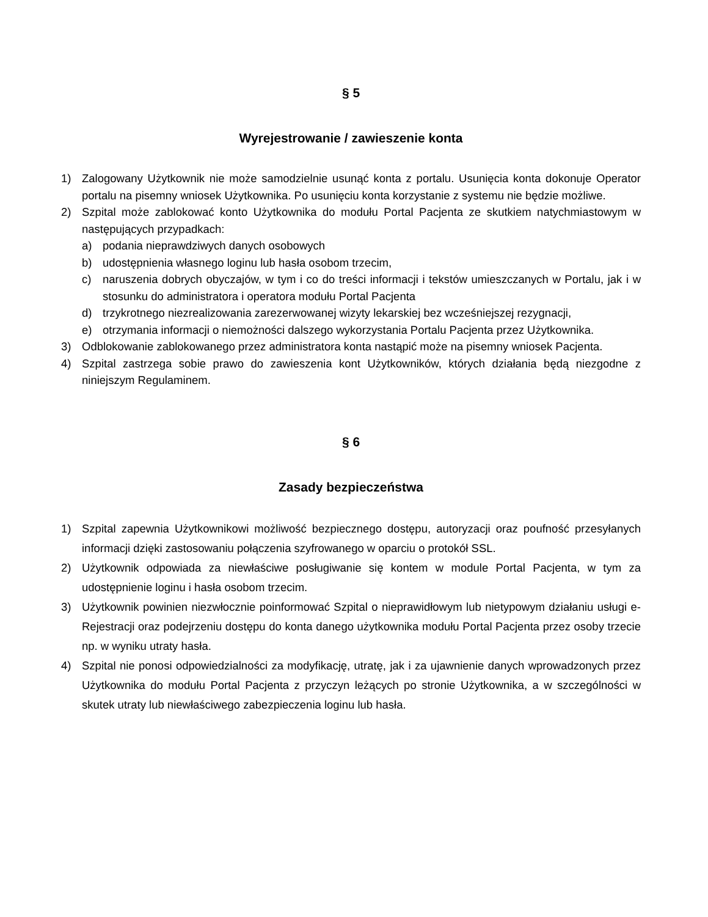§ 5
Wyrejestrowanie / zawieszenie konta
1) Zalogowany Użytkownik nie może samodzielnie usunąć konta z portalu. Usunięcia konta dokonuje Operator portalu na pisemny wniosek Użytkownika. Po usunięciu konta korzystanie z systemu nie będzie możliwe.
2) Szpital może zablokować konto Użytkownika do modułu Portal Pacjenta ze skutkiem natychmiastowym w następujących przypadkach:
a) podania nieprawdziwych danych osobowych
b) udostępnienia własnego loginu lub hasła osobom trzecim,
c) naruszenia dobrych obyczajów, w tym i co do treści informacji i tekstów umieszczanych w Portalu, jak i w stosunku do administratora i operatora modułu Portal Pacjenta
d) trzykrotnego niezrealizowania zarezerwowanej wizyty lekarskiej bez wcześniejszej rezygnacji,
e) otrzymania informacji o niemożności dalszego wykorzystania Portalu Pacjenta przez Użytkownika.
3) Odblokowanie zablokowanego przez administratora konta nastąpić może na pisemny wniosek Pacjenta.
4) Szpital zastrzega sobie prawo do zawieszenia kont Użytkowników, których działania będą niezgodne z niniejszym Regulaminem.
§ 6
Zasady bezpieczeństwa
1) Szpital zapewnia Użytkownikowi możliwość bezpiecznego dostępu, autoryzacji oraz poufność przesyłanych informacji dzięki zastosowaniu połączenia szyfrowanego w oparciu o protokół SSL.
2) Użytkownik odpowiada za niewłaściwe posługiwanie się kontem w module Portal Pacjenta, w tym za udostępnienie loginu i hasła osobom trzecim.
3) Użytkownik powinien niezwłocznie poinformować Szpital o nieprawidłowym lub nietypowym działaniu usługi e-Rejestracji oraz podejrzeniu dostępu do konta danego użytkownika modułu Portal Pacjenta przez osoby trzecie np. w wyniku utraty hasła.
4) Szpital nie ponosi odpowiedzialności za modyfikację, utratę, jak i za ujawnienie danych wprowadzonych przez Użytkownika do modułu Portal Pacjenta z przyczyn leżących po stronie Użytkownika, a w szczególności w skutek utraty lub niewłaściwego zabezpieczenia loginu lub hasła.